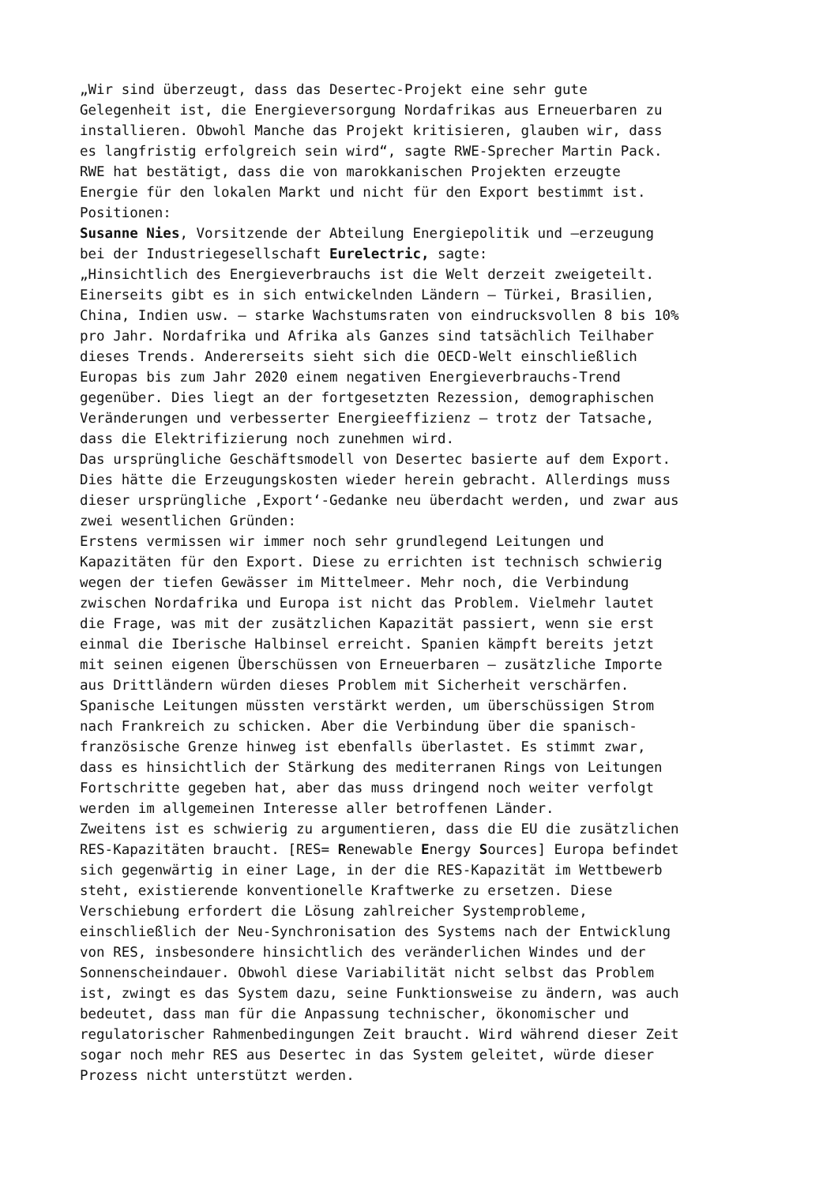„Wir sind überzeugt, dass das Desertec-Projekt eine sehr gute Gelegenheit ist, die Energieversorgung Nordafrikas aus Erneuerbaren zu installieren. Obwohl Manche das Projekt kritisieren, glauben wir, dass es langfristig erfolgreich sein wird“, sagte RWE-Sprecher Martin Pack. RWE hat bestätigt, dass die von marokkanischen Projekten erzeugte Energie für den lokalen Markt und nicht für den Export bestimmt ist. Positionen: Susanne Nies, Vorsitzende der Abteilung Energiepolitik und –erzeugung bei der Industriegesellschaft Eurelectric, sagte: „Hinsichtlich des Energieverbrauchs ist die Welt derzeit zweigeteilt. Einerseits gibt es in sich entwickelnden Ländern – Türkei, Brasilien, China, Indien usw. – starke Wachstumsraten von eindrucksvollen 8 bis 10% pro Jahr. Nordafrika und Afrika als Ganzes sind tatsächlich Teilhaber dieses Trends. Andererseits sieht sich die OECD-Welt einschließlich Europas bis zum Jahr 2020 einem negativen Energieverbrauchs-Trend gegenüber. Dies liegt an der fortgesetzten Rezession, demographischen Veränderungen und verbesserter Energieeffizienz – trotz der Tatsache, dass die Elektrifizierung noch zunehmen wird. Das ursprüngliche Geschäftsmodell von Desertec basierte auf dem Export. Dies hätte die Erzeugungskosten wieder herein gebracht. Allerdings muss dieser ursprüngliche ‚Export‘-Gedanke neu überdacht werden, und zwar aus zwei wesentlichen Gründen: Erstens vermissen wir immer noch sehr grundlegend Leitungen und Kapazitäten für den Export. Diese zu errichten ist technisch schwierig wegen der tiefen Gewässer im Mittelmeer. Mehr noch, die Verbindung zwischen Nordafrika und Europa ist nicht das Problem. Vielmehr lautet die Frage, was mit der zusätzlichen Kapazität passiert, wenn sie erst einmal die Iberische Halbinsel erreicht. Spanien kämpft bereits jetzt mit seinen eigenen Überschüssen von Erneuerbaren – zusätzliche Importe aus Drittländern würden dieses Problem mit Sicherheit verschärfen. Spanische Leitungen müssten verstärkt werden, um überschüssigen Strom nach Frankreich zu schicken. Aber die Verbindung über die spanisch- französische Grenze hinweg ist ebenfalls überlastet. Es stimmt zwar, dass es hinsichtlich der Stärkung des mediterranen Rings von Leitungen Fortschritte gegeben hat, aber das muss dringend noch weiter verfolgt werden im allgemeinen Interesse aller betroffenen Länder. Zweitens ist es schwierig zu argumentieren, dass die EU die zusätzlichen RES-Kapazitäten braucht. [RES= Renewable Energy Sources] Europa befindet sich gegenwärtig in einer Lage, in der die RES-Kapazität im Wettbewerb steht, existierende konventionelle Kraftwerke zu ersetzen. Diese Verschiebung erfordert die Lösung zahlreicher Systemprobleme, einschließlich der Neu-Synchronisation des Systems nach der Entwicklung von RES, insbesondere hinsichtlich des veränderlichen Windes und der Sonnenscheindauer. Obwohl diese Variabilität nicht selbst das Problem ist, zwingt es das System dazu, seine Funktionsweise zu ändern, was auch bedeutet, dass man für die Anpassung technischer, ökonomischer und regulatorischer Rahmenbedingungen Zeit braucht. Wird während dieser Zeit sogar noch mehr RES aus Desertec in das System geleitet, würde dieser Prozess nicht unterstützt werden.